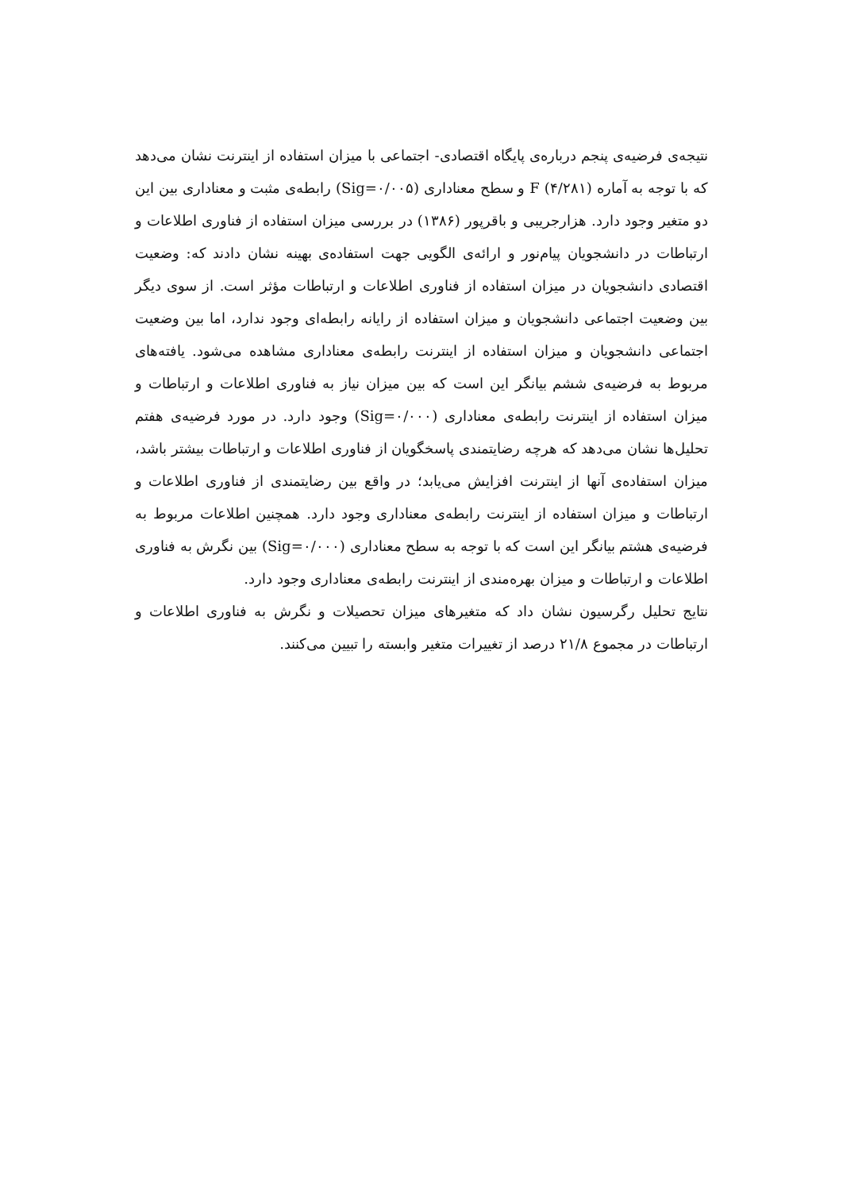نتیجه‌ی فرضیه‌ی پنجم درباره‌ی پایگاه اقتصادی- اجتماعی با میزان استفاده از اینترنت نشان می‌دهد که با توجه به آماره F (۴/۲۸۱) و سطح معناداری (Sig=۰/۰۰۵) رابطه‌ی مثبت و معناداری بین این دو متغیر وجود دارد. هزارجریبی و باقرپور (۱۳۸۶) در بررسی میزان استفاده از فناوری اطلاعات و ارتباطات در دانشجویان پیام‌نور و ارائه‌ی الگویی جهت استفاده‌ی بهینه نشان دادند که: وضعیت اقتصادی دانشجویان در میزان استفاده از فناوری اطلاعات و ارتباطات مؤثر است. از سوی دیگر بین وضعیت اجتماعی دانشجویان و میزان استفاده از رایانه رابطه‌ای وجود ندارد، اما بین وضعیت اجتماعی دانشجویان و میزان استفاده از اینترنت رابطه‌ی معناداری مشاهده می‌شود. یافته‌های مربوط به فرضیه‌ی ششم بیانگر این است که بین میزان نیاز به فناوری اطلاعات و ارتباطات و میزان استفاده از اینترنت رابطه‌ی معناداری (Sig=۰/۰۰۰) وجود دارد. در مورد فرضیه‌ی هفتم تحلیل‌ها نشان می‌دهد که هرچه رضایتمندی پاسخگویان از فناوری اطلاعات و ارتباطات بیشتر باشد، میزان استفاده‌ی آنها از اینترنت افزایش می‌یابد؛ در واقع بین رضایتمندی از فناوری اطلاعات و ارتباطات و میزان استفاده از اینترنت رابطه‌ی معناداری وجود دارد. همچنین اطلاعات مربوط به فرضیه‌ی هشتم بیانگر این است که با توجه به سطح معناداری (Sig=۰/۰۰۰) بین نگرش به فناوری اطلاعات و ارتباطات و میزان بهره‌مندی از اینترنت رابطه‌ی معناداری وجود دارد.
نتایج تحلیل رگرسیون نشان داد که متغیرهای میزان تحصیلات و نگرش به فناوری اطلاعات و ارتباطات در مجموع ۲۱/۸ درصد از تغییرات متغیر وابسته را تبیین می‌کنند.